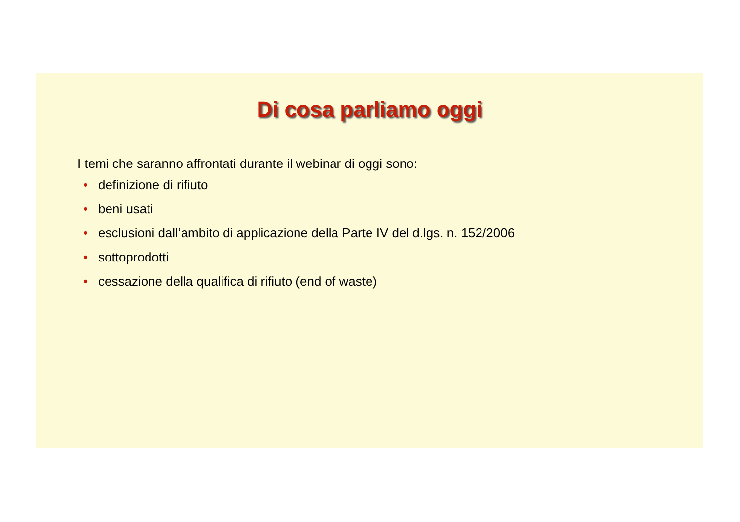Di cosa parliamo oggi
I temi che saranno affrontati durante il webinar di oggi sono:
• definizione di rifiuto
• beni usati
• esclusioni dall’ambito di applicazione della Parte IV del d.lgs. n. 152/2006
• sottoprodotti
• cessazione della qualifica di rifiuto (end of waste)